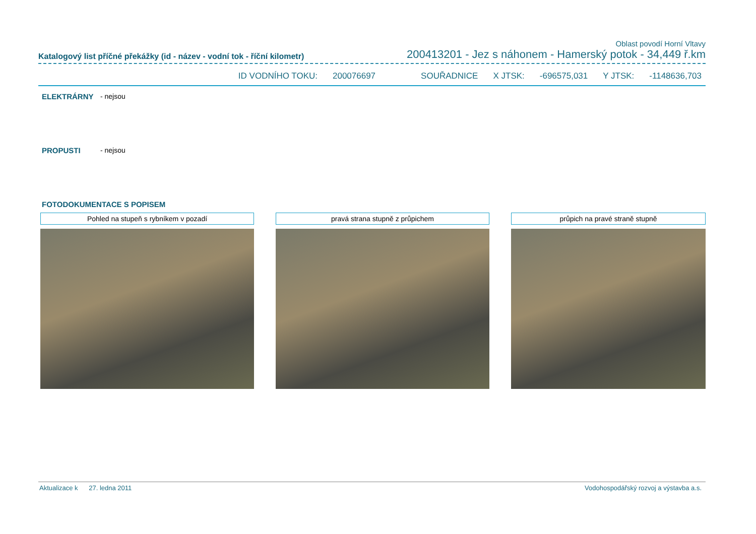Oblast povodí Horní Vltavy
Katalogový list příčné překážky (id - název - vodní tok - říční kilometr) 200413201 - Jez s náhonem - Hamerský potok - 34,449 ř.km
ID VODNÍHO TOKU: 200076697 SOUŘADNICE X JTSK: -696575,031 Y JTSK: -1148636,703
ELEKTRÁRNY - nejsou
PROPUSTI - nejsou
FOTODOKUMENTACE S POPISEM
Pohled na stupeň s rybníkem v pozadí pravá strana stupně z průpichem průpich na pravé straně stupně
Aktualizace k 27. ledna 2011 Vodohospodářský rozvoj a výstavba a.s.